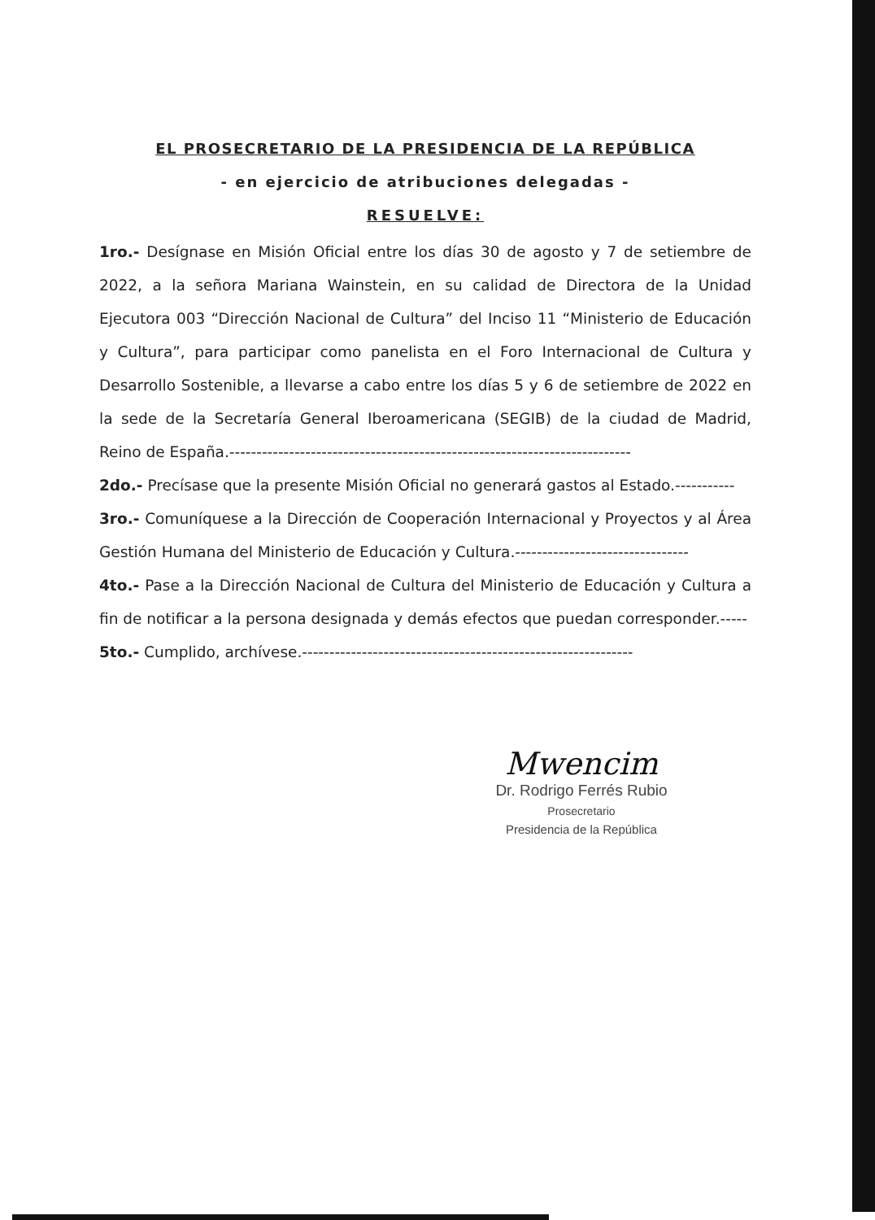EL PROSECRETARIO DE LA PRESIDENCIA DE LA REPÚBLICA
- en ejercicio de atribuciones delegadas -
RESUELVE:
1ro.- Desígnase en Misión Oficial entre los días 30 de agosto y 7 de setiembre de 2022, a la señora Mariana Wainstein, en su calidad de Directora de la Unidad Ejecutora 003 “Dirección Nacional de Cultura” del Inciso 11 “Ministerio de Educación y Cultura”, para participar como panelista en el Foro Internacional de Cultura y Desarrollo Sostenible, a llevarse a cabo entre los días 5 y 6 de setiembre de 2022 en la sede de la Secretaría General Iberoamericana (SEGIB) de la ciudad de Madrid, Reino de España.--------------------------------------------------------------------------
2do.- Precísase que la presente Misión Oficial no generará gastos al Estado.-----------
3ro.- Comuníquese a la Dirección de Cooperación Internacional y Proyectos y al Área Gestión Humana del Ministerio de Educación y Cultura.--------------------------------
4to.- Pase a la Dirección Nacional de Cultura del Ministerio de Educación y Cultura a fin de notificar a la persona designada y demás efectos que puedan corresponder.-----
5to.- Cumplido, archívese.-------------------------------------------------------------
Mwencim
Dr. Rodrigo Ferrés Rubio
Prosecretario
Presidencia de la República